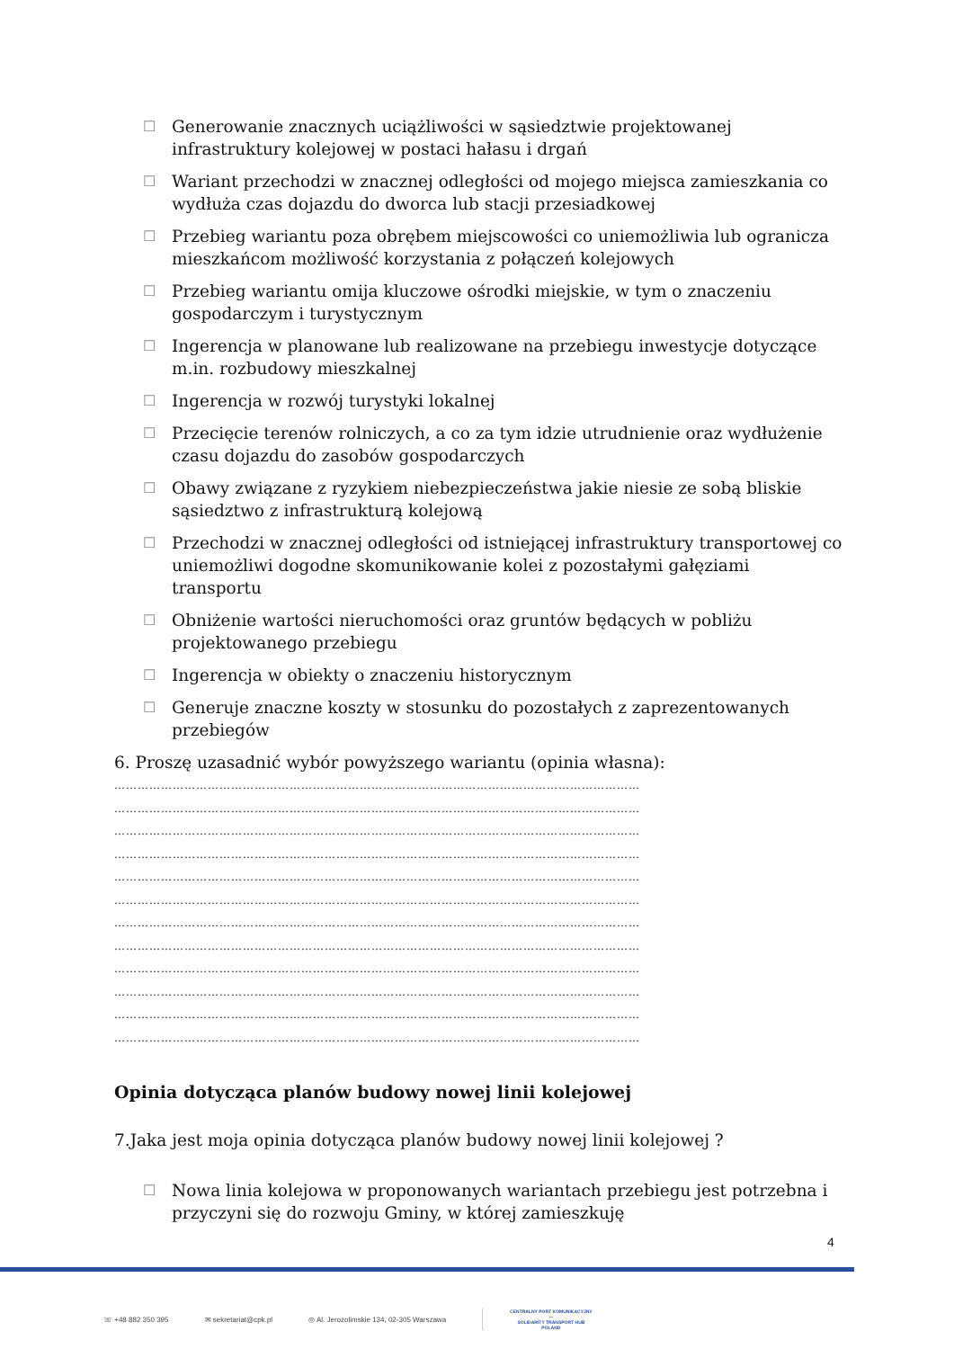☐ Generowanie znacznych uciążliwości w sąsiedztwie projektowanej infrastruktury kolejowej w postaci hałasu i drgań
☐ Wariant przechodzi w znacznej odległości od mojego miejsca zamieszkania co wydłuża czas dojazdu do dworca lub stacji przesiadkowej
☐ Przebieg wariantu poza obrębem miejscowości co uniemożliwia lub ogranicza mieszkańcom możliwość korzystania z połączeń kolejowych
☐ Przebieg wariantu omija kluczowe ośrodki miejskie, w tym o znaczeniu gospodarczym i turystycznym
☐ Ingerencja w planowane lub realizowane na przebiegu inwestycje dotyczące m.in. rozbudowy mieszkalnej
☐ Ingerencja w rozwój turystyki lokalnej
☐ Przecięcie terenów rolniczych, a co za tym idzie utrudnienie oraz wydłużenie czasu dojazdu do zasobów gospodarczych
☐ Obawy związane z ryzykiem niebezpieczeństwa jakie niesie ze sobą bliskie sąsiedztwo z infrastrukturą kolejową
☐ Przechodzi w znacznej odległości od istniejącej infrastruktury transportowej co uniemożliwi dogodne skomunikowanie kolei z pozostałymi gałęziami transportu
☐ Obniżenie wartości nieruchomości oraz gruntów będących w pobliżu projektowanego przebiegu
☐ Ingerencja w obiekty o znaczeniu historycznym
☐ Generuje znaczne koszty w stosunku do pozostałych z zaprezentowanych przebiegów
6. Proszę uzasadnić wybór powyższego wariantu (opinia własna):
………………………………………………………………………………………………………………………
………………………………………………………………………………………………………………………
………………………………………………………………………………………………………………………
………………………………………………………………………………………………………………………
………………………………………………………………………………………………………………………
………………………………………………………………………………………………………………………
………………………………………………………………………………………………………………………
………………………………………………………………………………………………………………………
………………………………………………………………………………………………………………………
………………………………………………………………………………………………………………………
………………………………………………………………………………………………………………………
………………………………………………………………………………………………………………………
Opinia dotycząca planów budowy nowej linii kolejowej
7.Jaka jest moja opinia dotycząca planów budowy nowej linii kolejowej ?
☐ Nowa linia kolejowa w proponowanych wariantach przebiegu jest potrzebna i przyczyni się do rozwoju Gminy, w której zamieszkuję
4
☏ +48 882 350 395 ✉ sekretariat@cpk.pl ◎ Al. Jerozolimskie 134, 02-305 Warszawa CENTRALNY PORT KOMUNIKACYJNY
—
SOLIDARITY TRANSPORT HUB
POLAND